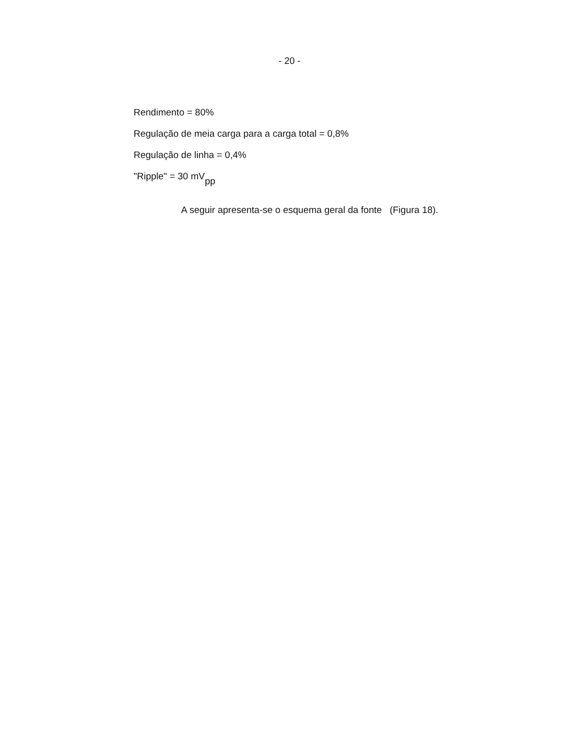- 20 -
Rendimento = 80%
Regulação de meia carga para a carga total = 0,8%
Regulação de linha = 0,4%
"Ripple" = 30 mV<sub>pp</sub>
A seguir apresenta-se o esquema geral da fonte (Figura 18).